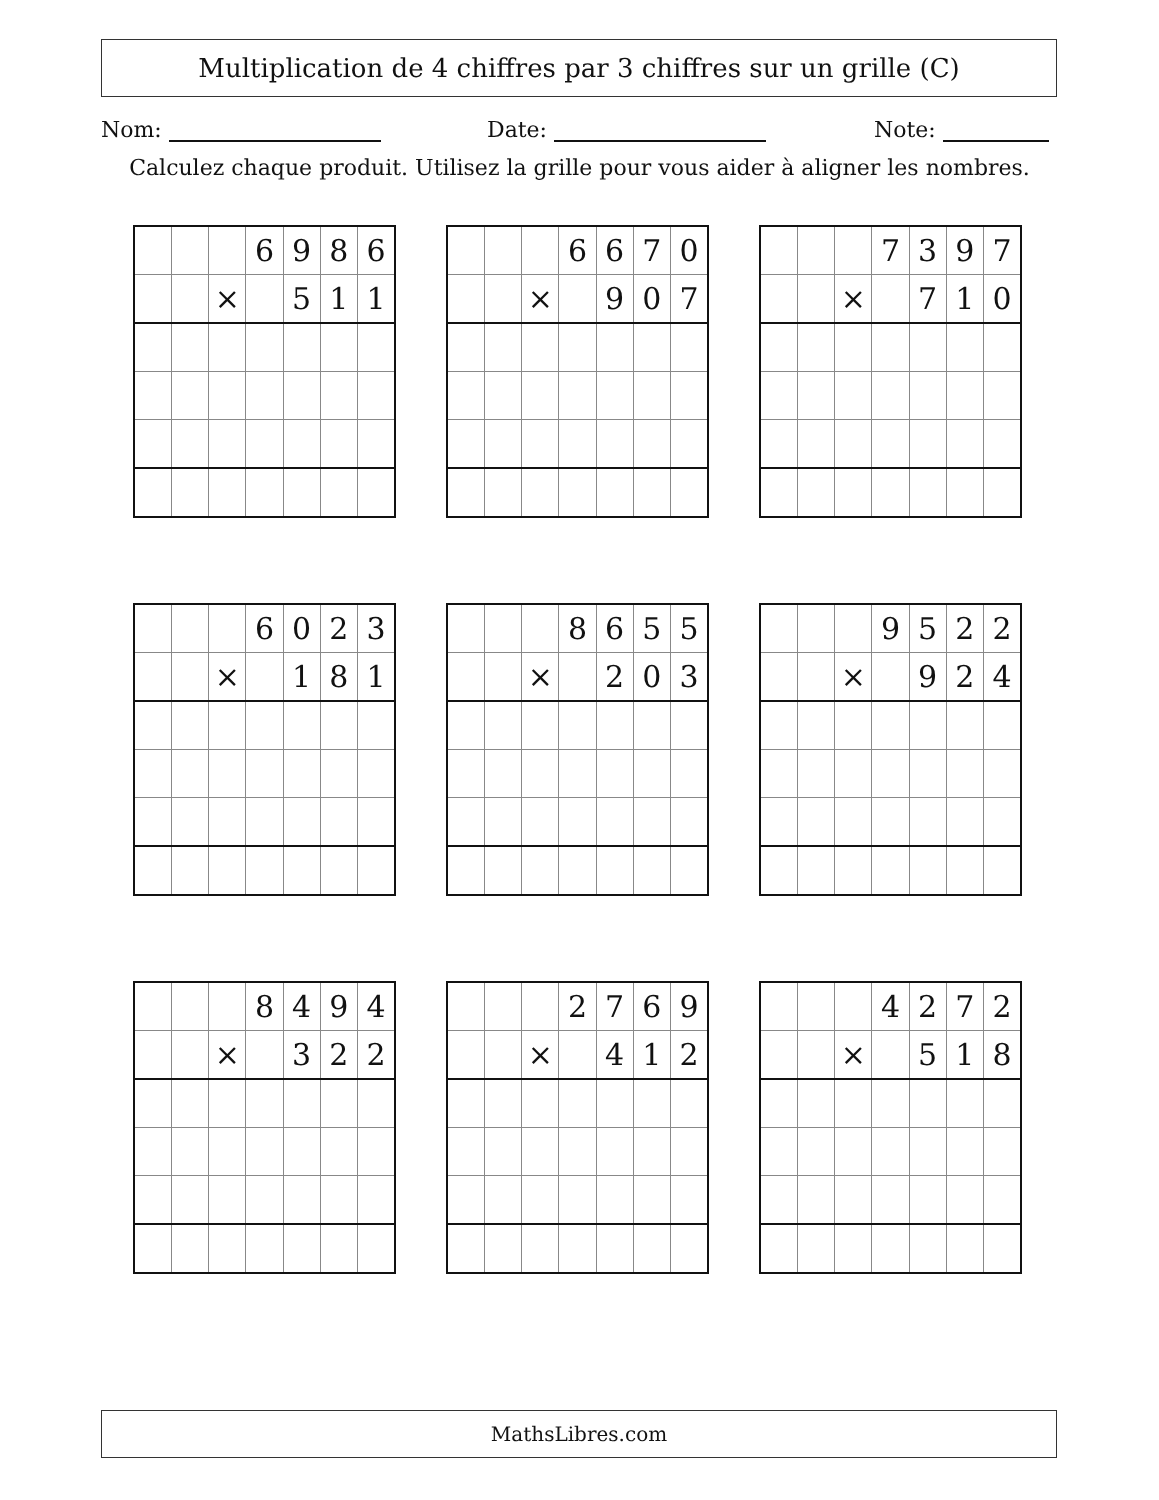Multiplication de 4 chiffres par 3 chiffres sur un grille (C)
Nom: Date: Note:
Calculez chaque produit. Utilisez la grille pour vous aider à aligner les nombres.
| | | | 6 | 9 | 8 | 6 |
| | | × | | 5 | 1 | 1 |
| | | | 6 | 6 | 7 | 0 |
| | | × | | 9 | 0 | 7 |
| | | | 7 | 3 | 9 | 7 |
| | | × | | 7 | 1 | 0 |
| | | | 6 | 0 | 2 | 3 |
| | | × | | 1 | 8 | 1 |
| | | | 8 | 6 | 5 | 5 |
| | | × | | 2 | 0 | 3 |
| | | | 9 | 5 | 2 | 2 |
| | | × | | 9 | 2 | 4 |
| | | | 8 | 4 | 9 | 4 |
| | | × | | 3 | 2 | 2 |
| | | | 2 | 7 | 6 | 9 |
| | | × | | 4 | 1 | 2 |
| | | | 4 | 2 | 7 | 2 |
| | | × | | 5 | 1 | 8 |
MathsLibres.com